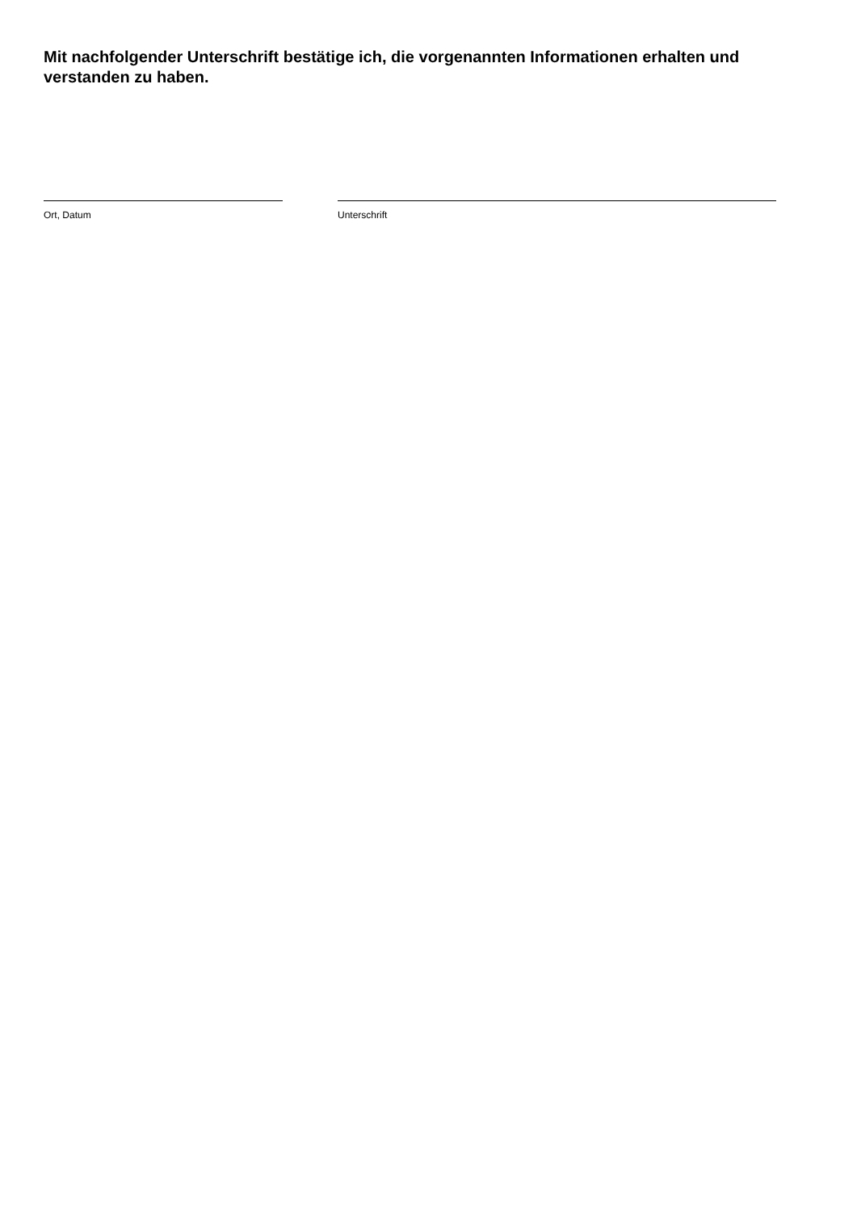Mit nachfolgender Unterschrift bestätige ich, die vorgenannten Informationen erhalten und verstanden zu haben.
Ort, Datum Unterschrift